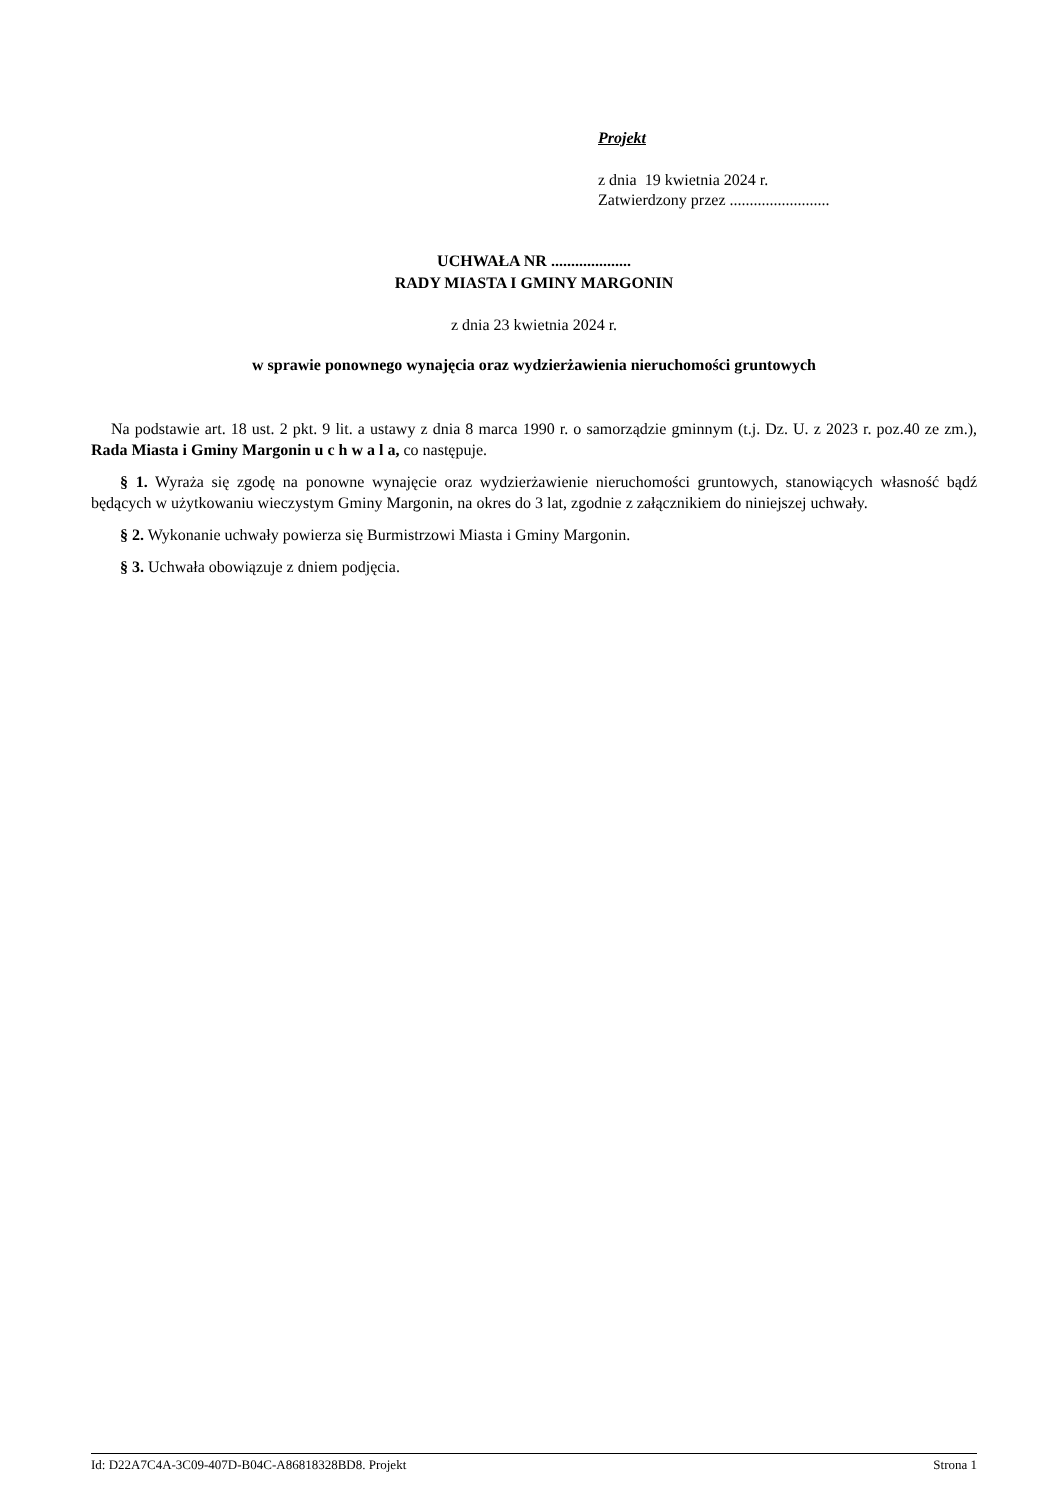Projekt
z dnia 19 kwietnia 2024 r.
Zatwierdzony przez .........................
UCHWAŁA NR ....................
RADY MIASTA I GMINY MARGONIN
z dnia 23 kwietnia 2024 r.
w sprawie ponownego wynajęcia oraz wydzierżawienia nieruchomości gruntowych
Na podstawie art. 18 ust. 2 pkt. 9 lit. a ustawy z dnia 8 marca 1990 r. o samorządzie gminnym (t.j. Dz. U. z 2023 r. poz.40 ze zm.), Rada Miasta i Gminy Margonin u c h w a l a, co następuje.
§ 1. Wyraża się zgodę na ponowne wynajęcie oraz wydzierżawienie nieruchomości gruntowych, stanowiących własność bądź będących w użytkowaniu wieczystym Gminy Margonin, na okres do 3 lat, zgodnie z załącznikiem do niniejszej uchwały.
§ 2. Wykonanie uchwały powierza się Burmistrzowi Miasta i Gminy Margonin.
§ 3. Uchwała obowiązuje z dniem podjęcia.
Id: D22A7C4A-3C09-407D-B04C-A86818328BD8. Projekt Strona 1